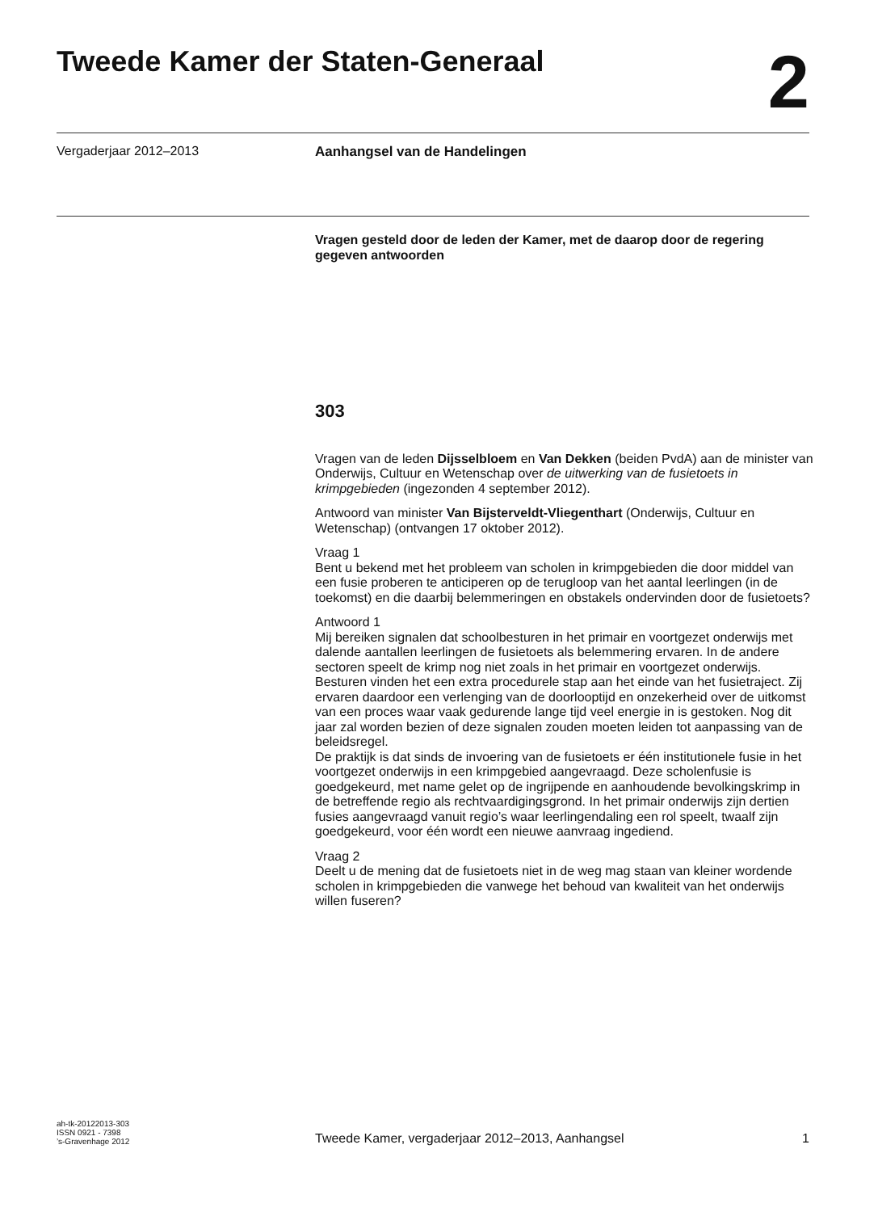Tweede Kamer der Staten-Generaal
2
Vergaderjaar 2012–2013 Aanhangsel van de Handelingen
Vragen gesteld door de leden der Kamer, met de daarop door de regering gegeven antwoorden
303
Vragen van de leden Dijsselbloem en Van Dekken (beiden PvdA) aan de minister van Onderwijs, Cultuur en Wetenschap over de uitwerking van de fusietoets in krimpgebieden (ingezonden 4 september 2012).
Antwoord van minister Van Bijsterveldt-Vliegenthart (Onderwijs, Cultuur en Wetenschap) (ontvangen 17 oktober 2012).
Vraag 1
Bent u bekend met het probleem van scholen in krimpgebieden die door middel van een fusie proberen te anticiperen op de terugloop van het aantal leerlingen (in de toekomst) en die daarbij belemmeringen en obstakels ondervinden door de fusietoets?
Antwoord 1
Mij bereiken signalen dat schoolbesturen in het primair en voortgezet onderwijs met dalende aantallen leerlingen de fusietoets als belemmering ervaren. In de andere sectoren speelt de krimp nog niet zoals in het primair en voortgezet onderwijs. Besturen vinden het een extra procedurele stap aan het einde van het fusietraject. Zij ervaren daardoor een verlenging van de doorlooptijd en onzekerheid over de uitkomst van een proces waar vaak gedurende lange tijd veel energie in is gestoken. Nog dit jaar zal worden bezien of deze signalen zouden moeten leiden tot aanpassing van de beleidsregel.
De praktijk is dat sinds de invoering van de fusietoets er één institutionele fusie in het voortgezet onderwijs in een krimpgebied aangevraagd. Deze scholenfusie is goedgekeurd, met name gelet op de ingrijpende en aanhoudende bevolkingskrimp in de betreffende regio als rechtvaardigingsgrond. In het primair onderwijs zijn dertien fusies aangevraagd vanuit regio’s waar leerlingendaling een rol speelt, twaalf zijn goedgekeurd, voor één wordt een nieuwe aanvraag ingediend.
Vraag 2
Deelt u de mening dat de fusietoets niet in de weg mag staan van kleiner wordende scholen in krimpgebieden die vanwege het behoud van kwaliteit van het onderwijs willen fuseren?
ah-tk-20122013-303
ISSN 0921 - 7398
’s-Gravenhage 2012
Tweede Kamer, vergaderjaar 2012–2013, Aanhangsel 1